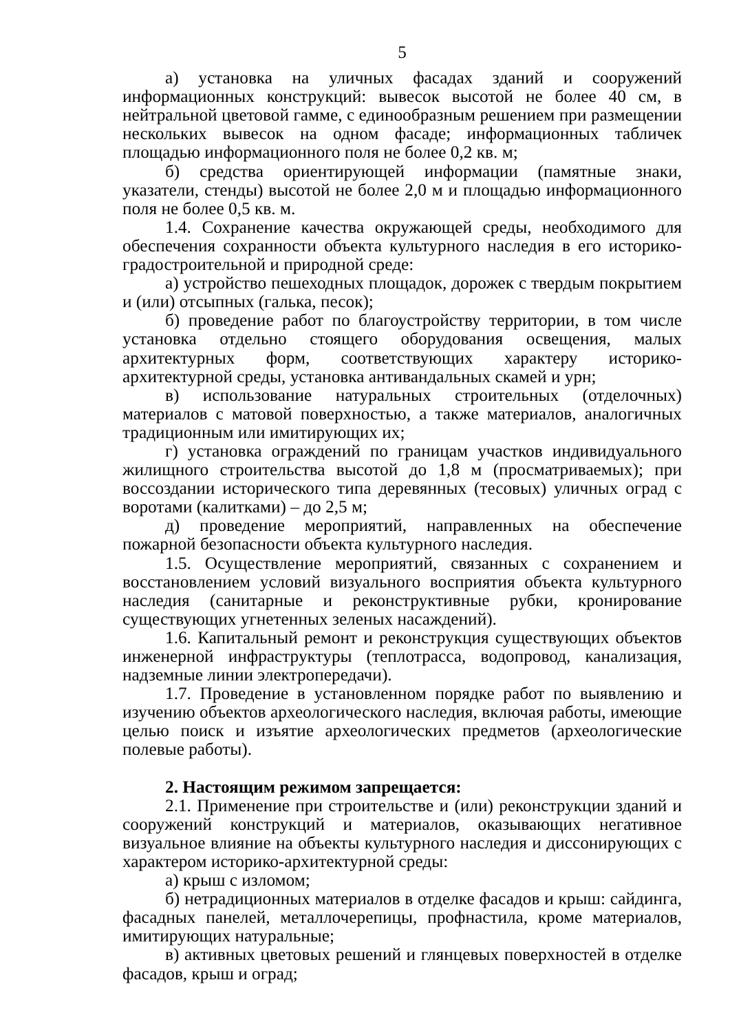5
а) установка на уличных фасадах зданий и сооружений информационных конструкций: вывесок высотой не более 40 см, в нейтральной цветовой гамме, с единообразным решением при размещении нескольких вывесок на одном фасаде; информационных табличек площадью информационного поля не более 0,2 кв. м;
б) средства ориентирующей информации (памятные знаки, указатели, стенды) высотой не более 2,0 м и площадью информационного поля не более 0,5 кв. м.
1.4. Сохранение качества окружающей среды, необходимого для обеспечения сохранности объекта культурного наследия в его историко-градостроительной и природной среде:
а) устройство пешеходных площадок, дорожек с твердым покрытием и (или) отсыпных (галька, песок);
б) проведение работ по благоустройству территории, в том числе установка отдельно стоящего оборудования освещения, малых архитектурных форм, соответствующих характеру историко-архитектурной среды, установка антивандальных скамей и урн;
в) использование натуральных строительных (отделочных) материалов с матовой поверхностью, а также материалов, аналогичных традиционным или имитирующих их;
г) установка ограждений по границам участков индивидуального жилищного строительства высотой до 1,8 м (просматриваемых); при воссоздании исторического типа деревянных (тесовых) уличных оград с воротами (калитками) – до 2,5 м;
д) проведение мероприятий, направленных на обеспечение пожарной безопасности объекта культурного наследия.
1.5. Осуществление мероприятий, связанных с сохранением и восстановлением условий визуального восприятия объекта культурного наследия (санитарные и реконструктивные рубки, кронирование существующих угнетенных зеленых насаждений).
1.6. Капитальный ремонт и реконструкция существующих объектов инженерной инфраструктуры (теплотрасса, водопровод, канализация, надземные линии электропередачи).
1.7. Проведение в установленном порядке работ по выявлению и изучению объектов археологического наследия, включая работы, имеющие целью поиск и изъятие археологических предметов (археологические полевые работы).
2. Настоящим режимом запрещается:
2.1. Применение при строительстве и (или) реконструкции зданий и сооружений конструкций и материалов, оказывающих негативное визуальное влияние на объекты культурного наследия и диссонирующих с характером историко-архитектурной среды:
а) крыш с изломом;
б) нетрадиционных материалов в отделке фасадов и крыш: сайдинга, фасадных панелей, металлочерепицы, профнастила, кроме материалов, имитирующих натуральные;
в) активных цветовых решений и глянцевых поверхностей в отделке фасадов, крыш и оград;